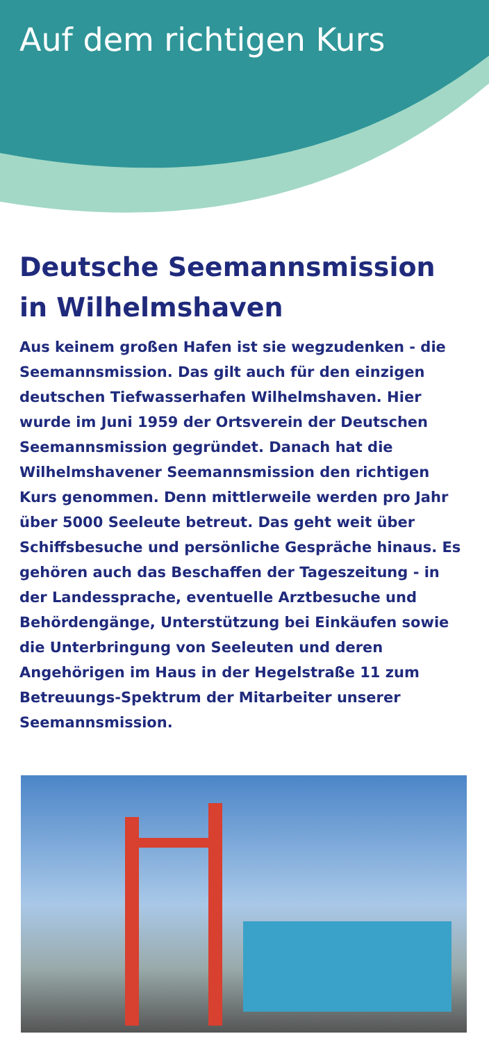Auf dem richtigen Kurs
Deutsche Seemannsmission in Wilhelmshaven
Aus keinem großen Hafen ist sie wegzudenken - die Seemannsmission. Das gilt auch für den einzigen deutschen Tiefwasserhafen Wilhelmshaven. Hier wurde im Juni 1959 der Ortsverein der Deutschen Seemannsmission gegründet. Danach hat die Wilhelmshavener Seemannsmission den richtigen Kurs genommen. Denn mittlerweile werden pro Jahr über 5000 Seeleute betreut. Das geht weit über Schiffsbesuche und persönliche Gespräche hinaus. Es gehören auch das Beschaffen der Tageszeitung - in der Landessprache, eventuelle Arztbesuche und Behördengänge, Unterstützung bei Einkäufen sowie die Unterbringung von Seeleuten und deren Angehörigen im Haus in der Hegelstraße 11 zum Betreuungs-Spektrum der Mitarbeiter unserer Seemannsmission.